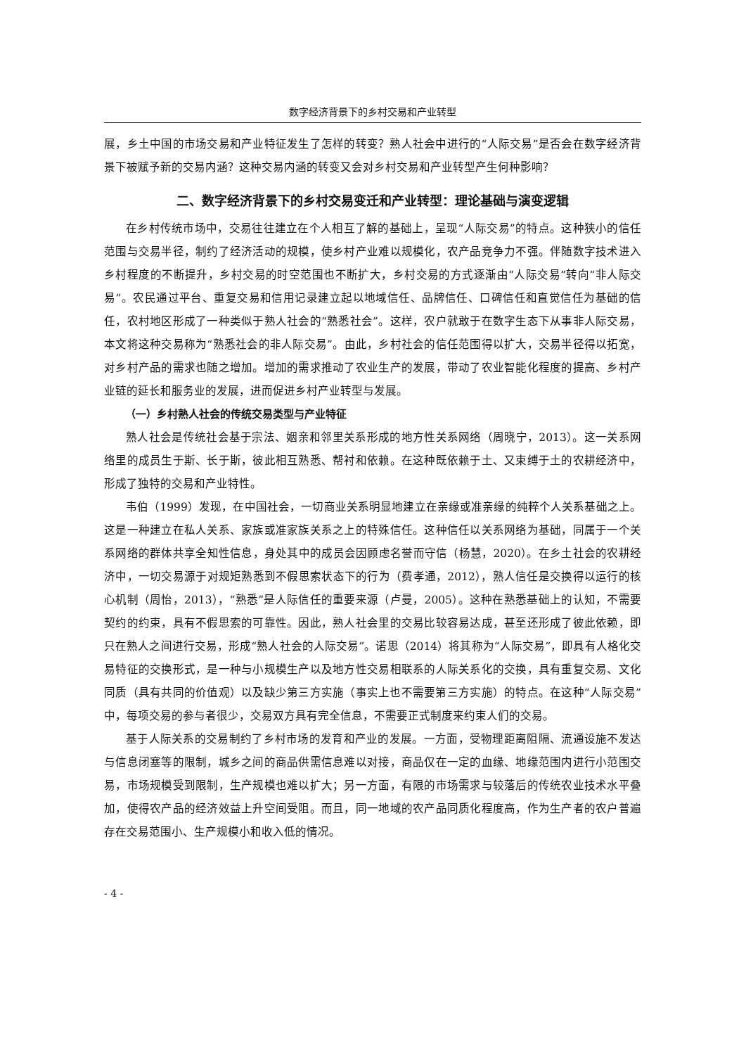数字经济背景下的乡村交易和产业转型
展，乡土中国的市场交易和产业特征发生了怎样的转变？熟人社会中进行的“人际交易”是否会在数字经济背景下被赋予新的交易内涵？这种交易内涵的转变又会对乡村交易和产业转型产生何种影响？
二、数字经济背景下的乡村交易变迁和产业转型：理论基础与演变逻辑
在乡村传统市场中，交易往往建立在个人相互了解的基础上，呈现“人际交易”的特点。这种狭小的信任范围与交易半径，制约了经济活动的规模，使乡村产业难以规模化，农产品竞争力不强。伴随数字技术进入乡村程度的不断提升，乡村交易的时空范围也不断扩大，乡村交易的方式逐渐由“人际交易”转向“非人际交易”。农民通过平台、重复交易和信用记录建立起以地域信任、品牌信任、口碑信任和直觉信任为基础的信任，农村地区形成了一种类似于熟人社会的“熟悉社会”。这样，农户就敢于在数字生态下从事非人际交易，本文将这种交易称为“熟悉社会的非人际交易”。由此，乡村社会的信任范围得以扩大，交易半径得以拓宽，对乡村产品的需求也随之增加。增加的需求推动了农业生产的发展，带动了农业智能化程度的提高、乡村产业链的延长和服务业的发展，进而促进乡村产业转型与发展。
（一）乡村熟人社会的传统交易类型与产业特征
熟人社会是传统社会基于宗法、姻亲和邻里关系形成的地方性关系网络（周晓宁，2013）。这一关系网络里的成员生于斯、长于斯，彼此相互熟悉、帮衬和依赖。在这种既依赖于土、又束缚于土的农耕经济中，形成了独特的交易和产业特性。
韦伯（1999）发现，在中国社会，一切商业关系明显地建立在亲缘或准亲缘的纯粹个人关系基础之上。这是一种建立在私人关系、家族或准家族关系之上的特殊信任。这种信任以关系网络为基础，同属于一个关系网络的群体共享全知性信息，身处其中的成员会因顾虑名誉而守信（杨慧，2020）。在乡土社会的农耕经济中，一切交易源于对规矩熟悉到不假思索状态下的行为（费孝通，2012），熟人信任是交换得以运行的核心机制（周怡，2013），“熟悉”是人际信任的重要来源（卢曼，2005）。这种在熟悉基础上的认知，不需要契约的约束，具有不假思索的可靠性。因此，熟人社会里的交易比较容易达成，甚至还形成了彼此依赖，即只在熟人之间进行交易，形成“熟人社会的人际交易”。诺思（2014）将其称为“人际交易”，即具有人格化交易特征的交换形式，是一种与小规模生产以及地方性交易相联系的人际关系化的交换，具有重复交易、文化同质（具有共同的价值观）以及缺少第三方实施（事实上也不需要第三方实施）的特点。在这种“人际交易”中，每项交易的参与者很少，交易双方具有完全信息，不需要正式制度来约束人们的交易。
基于人际关系的交易制约了乡村市场的发育和产业的发展。一方面，受物理距离阻隔、流通设施不发达与信息闭塞等的限制，城乡之间的商品供需信息难以对接，商品仅在一定的血缘、地缘范围内进行小范围交易，市场规模受到限制，生产规模也难以扩大；另一方面，有限的市场需求与较落后的传统农业技术水平叠加，使得农产品的经济效益上升空间受阻。而且，同一地域的农产品同质化程度高，作为生产者的农户普遍存在交易范围小、生产规模小和收入低的情况。
- 4 -